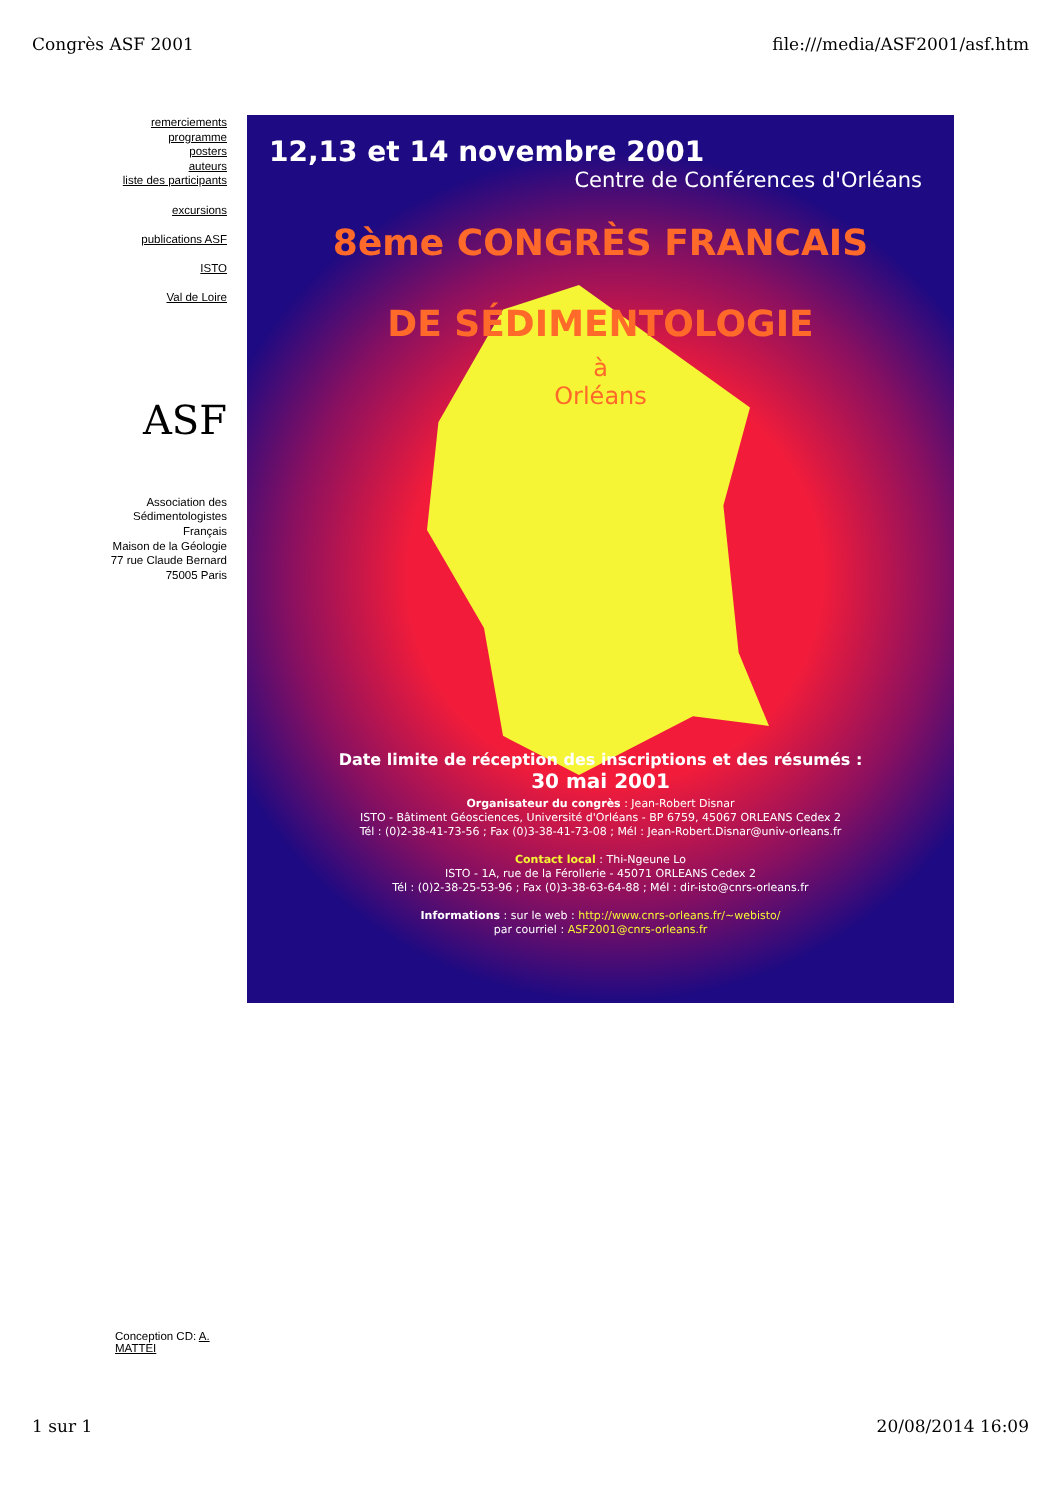Congrès ASF 2001 file:///media/ASF2001/asf.htm
remerciements
programme
posters
auteurs
liste des participants
excursions
publications ASF
ISTO
Val de Loire
ASF
Association des Sédimentologistes Français
Maison de la Géologie
77 rue Claude Bernard
75005 Paris
12,13 et 14 novembre 2001
Centre de Conférences d'Orléans
8ème CONGRÈS FRANCAIS
DE SÉDIMENTOLOGIE
à
Orléans
Date limite de réception des inscriptions et des résumés :
30 mai 2001
Organisateur du congrès : Jean-Robert Disnar
ISTO - Bâtiment Géosciences, Université d'Orléans - BP 6759, 45067 ORLEANS Cedex 2
Tél : (0)2-38-41-73-56 ; Fax (0)3-38-41-73-08 ; Mél : Jean-Robert.Disnar@univ-orleans.fr
Contact local : Thi-Ngeune Lo
ISTO - 1A, rue de la Férollerie - 45071 ORLEANS Cedex 2
Tél : (0)2-38-25-53-96 ; Fax (0)3-38-63-64-88 ; Mél : dir-isto@cnrs-orleans.fr
Informations : sur le web : http://www.cnrs-orleans.fr/~webisto/
par courriel : ASF2001@cnrs-orleans.fr
Conception CD: A. MATTEI
1 sur 1 20/08/2014 16:09